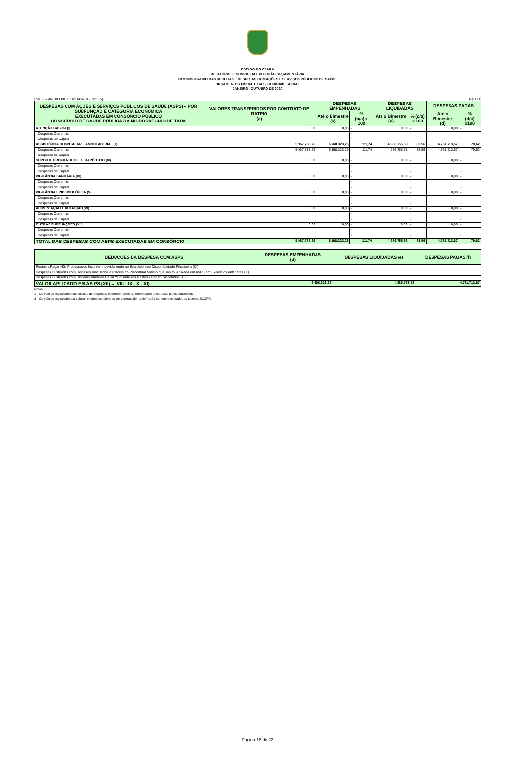ESTADO DO CEARÁ
RELATÓRIO RESUMIDO DA EXECUÇÃO ORÇAMENTÁRIA
DEMONSTRATIVO DAS RECEITAS E DESPESAS COM AÇÕES E SERVIÇOS PÚBLICOS DE SAÚDE
ORÇAMENTOS FISCAL E DA SEGURIDADE SOCIAL
JANEIRO - OUTUBRO DE 2020
RREO – ANEXO XII (LC nº 141/2012, art. 35) R$ 1,00
| DESPESAS COM AÇÕES E SERVIÇOS PÚBLICOS DE SAÚDE (ASPS) – POR SUBFUNÇÃO E CATEGORIA ECONÔMICA EXECUTADAS EM CONSÓRCIO PÚBLICO CONSÓRCIO DE SAÚDE PÚBLICA DA MICRORREGIÃO DE TAUÁ | VALORES TRANSFERIDOS POR CONTRATO DE RATEIO (a) | DESPESAS EMPENHADAS | | DESPESAS LIQUIDADAS | | DESPESAS PAGAS | |
| --- | --- | --- | --- | --- | --- | --- | --- |
| | | Até o Bimestre (b) | % (b/a) x 100 | Até o Bimestre (c) | % (c/a) x 100 | Até o Bimestre (d) | % (d/c) x100 |
| ATENÇÃO BÁSICA (I) | 0,00 | 0,00 | - | 0,00 | - | 0,00 | - |
| Despesas Correntes | | | - | | - | | - |
| Despesas de Capital | | | - | | - | | - |
| ASSISTÊNCIA HOSPITALAR E AMBULATORIAL (II) | 5.967.788,26 | 6.668.323,25 | 111,74 | 4.986.755,58 | 83,56 | 4.751.713,67 | 79,62 |
| Despesas Correntes | 5.967.788,26 | 6.668.323,25 | 111,74 | 4.986.755,58 | 83,56 | 4.751.713,67 | 79,62 |
| Despesas de Capital | | | - | | - | | - |
| SUPORTE PROFILÁTICO E TERAPÊUTICO (III) | 0,00 | 0,00 | - | 0,00 | - | 0,00 | - |
| Despesas Correntes | | | - | | - | | - |
| Despesas de Capital | | | - | | - | | - |
| VIGILÂNCIA SANITÁRIA (IV) | 0,00 | 0,00 | - | 0,00 | - | 0,00 | - |
| Despesas Correntes | | | - | | - | | - |
| Despesas de Capital | | | - | | - | | - |
| VIGILÂNCIA EPIDEMIOLÓGICA (V) | 0,00 | 0,00 | - | 0,00 | - | 0,00 | - |
| Despesas Correntes | | | - | | - | | - |
| Despesas de Capital | | | - | | - | | - |
| ALIMENTAÇÃO E NUTRIÇÃO (VI) | 0,00 | 0,00 | - | 0,00 | - | 0,00 | - |
| Despesas Correntes | | | - | | - | | - |
| Despesas de Capital | | | - | | - | | - |
| OUTRAS SUBFUNÇÕES (VII) | 0,00 | 0,00 | - | 0,00 | - | 0,00 | - |
| Despesas Correntes | | | - | | - | | - |
| Despesas de Capital | | | - | | - | | - |
| TOTAL DAS DESPESAS COM ASPS EXECUTADAS EM CONSÓRCIO | 5.967.788,26 | 6.668.323,25 | 111,74 | 4.986.755,58 | 83,56 | 4.751.713,67 | 79,62 |
| DEDUÇÕES DA DESPESA COM ASPS | DESPESAS EMPENHADAS (d) | DESPESAS LIQUIDADAS (e) | DESPESAS PAGAS (f) |
| --- | --- | --- | --- |
| Restos a Pagar Não Processados Inscritos Indevidamente no Exercício sem Disponibilidade Financeira (IX) | | | |
| Despesas Custeadas com Recursos Vinculados à Parcela do Percentual Mínimo que não foi Aplicada em ASPS em Exercícios Anteriores (X) | | | |
| Despesas Custeadas com Disponibilidade de Caixa Vinculada aos Restos a Pagar Cancelados (XI) | | | |
| VALOR APLICADO EM AS PS (XII) = (VIII - IX - X - XI) | 6.668.323,25 | 4.986.755,58 | 4.751.713,67 |
Notas :
1 - Os valores registrados nas colunas de despesas estão conforme as informações declaradas pelos consórcios.
2 - Os valores registrados na coluna "valores transferidos por contrato de rateio" estão conforme os dados do sistema S2GPR.
Página 18 de 22